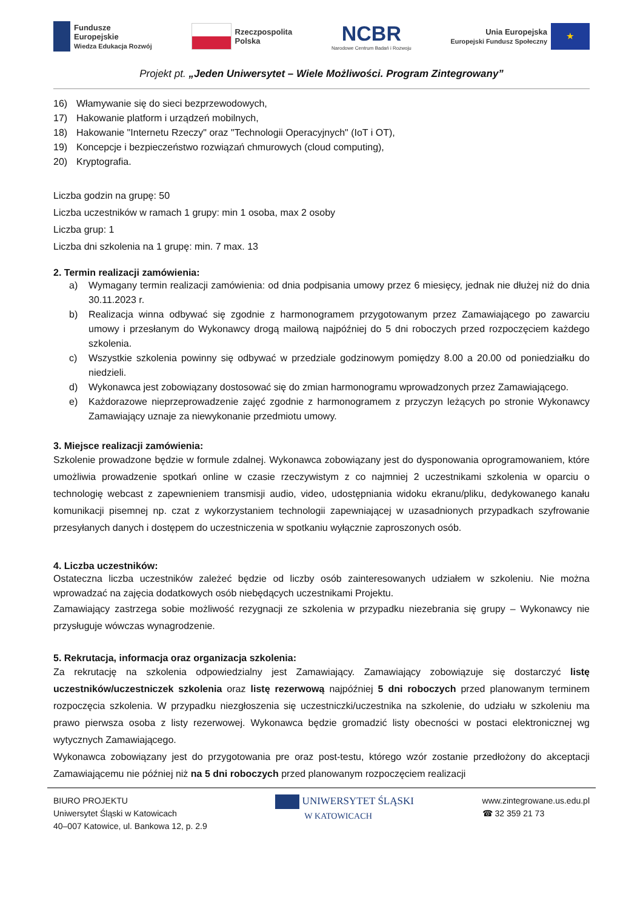Fundusze
Europejskie
Wiedza Edukacja Rozwój
Rzeczpospolita
Polska
NCBR
Narodowe Centrum Badań i Rozwoju
Unia Europejska
Europejski Fundusz Społeczny ★
Projekt pt. „Jeden Uniwersytet – Wiele Możliwości. Program Zintegrowany”
16) Włamywanie się do sieci bezprzewodowych,
17) Hakowanie platform i urządzeń mobilnych,
18) Hakowanie "Internetu Rzeczy" oraz "Technologii Operacyjnych" (IoT i OT),
19) Koncepcje i bezpieczeństwo rozwiązań chmurowych (cloud computing),
20) Kryptografia.
Liczba godzin na grupę: 50
Liczba uczestników w ramach 1 grupy: min 1 osoba, max 2 osoby
Liczba grup: 1
Liczba dni szkolenia na 1 grupę: min. 7 max. 13
2. Termin realizacji zamówienia:
a) Wymagany termin realizacji zamówienia: od dnia podpisania umowy przez 6 miesięcy, jednak nie dłużej niż do dnia 30.11.2023 r.
b) Realizacja winna odbywać się zgodnie z harmonogramem przygotowanym przez Zamawiającego po zawarciu umowy i przesłanym do Wykonawcy drogą mailową najpóźniej do 5 dni roboczych przed rozpoczęciem każdego szkolenia.
c) Wszystkie szkolenia powinny się odbywać w przedziale godzinowym pomiędzy 8.00 a 20.00 od poniedziałku do niedzieli.
d) Wykonawca jest zobowiązany dostosować się do zmian harmonogramu wprowadzonych przez Zamawiającego.
e) Każdorazowe nieprzeprowadzenie zajęć zgodnie z harmonogramem z przyczyn leżących po stronie Wykonawcy Zamawiający uznaje za niewykonanie przedmiotu umowy.
3. Miejsce realizacji zamówienia:
Szkolenie prowadzone będzie w formule zdalnej. Wykonawca zobowiązany jest do dysponowania oprogramowaniem, które umożliwia prowadzenie spotkań online w czasie rzeczywistym z co najmniej 2 uczestnikami szkolenia w oparciu o technologię webcast z zapewnieniem transmisji audio, video, udostępniania widoku ekranu/pliku, dedykowanego kanału komunikacji pisemnej np. czat z wykorzystaniem technologii zapewniającej w uzasadnionych przypadkach szyfrowanie przesyłanych danych i dostępem do uczestniczenia w spotkaniu wyłącznie zaproszonych osób.
4. Liczba uczestników:
Ostateczna liczba uczestników zależeć będzie od liczby osób zainteresowanych udziałem w szkoleniu. Nie można wprowadzać na zajęcia dodatkowych osób niebędących uczestnikami Projektu.
Zamawiający zastrzega sobie możliwość rezygnacji ze szkolenia w przypadku niezebrania się grupy – Wykonawcy nie przysługuje wówczas wynagrodzenie.
5. Rekrutacja, informacja oraz organizacja szkolenia:
Za rekrutację na szkolenia odpowiedzialny jest Zamawiający. Zamawiający zobowiązuje się dostarczyć listę uczestników/uczestniczek szkolenia oraz listę rezerwową najpóźniej 5 dni roboczych przed planowanym terminem rozpoczęcia szkolenia. W przypadku niezgłoszenia się uczestniczki/uczestnika na szkolenie, do udziału w szkoleniu ma prawo pierwsza osoba z listy rezerwowej. Wykonawca będzie gromadzić listy obecności w postaci elektronicznej wg wytycznych Zamawiającego.
Wykonawca zobowiązany jest do przygotowania pre oraz post-testu, którego wzór zostanie przedłożony do akceptacji Zamawiającemu nie później niż na 5 dni roboczych przed planowanym rozpoczęciem realizacji
BIURO PROJEKTU
Uniwersytet Śląski w Katowicach
40–007 Katowice, ul. Bankowa 12, p. 2.9
UNIWERSYTET ŚLĄSKI
W KATOWICACH
www.zintegrowane.us.edu.pl
☎ 32 359 21 73